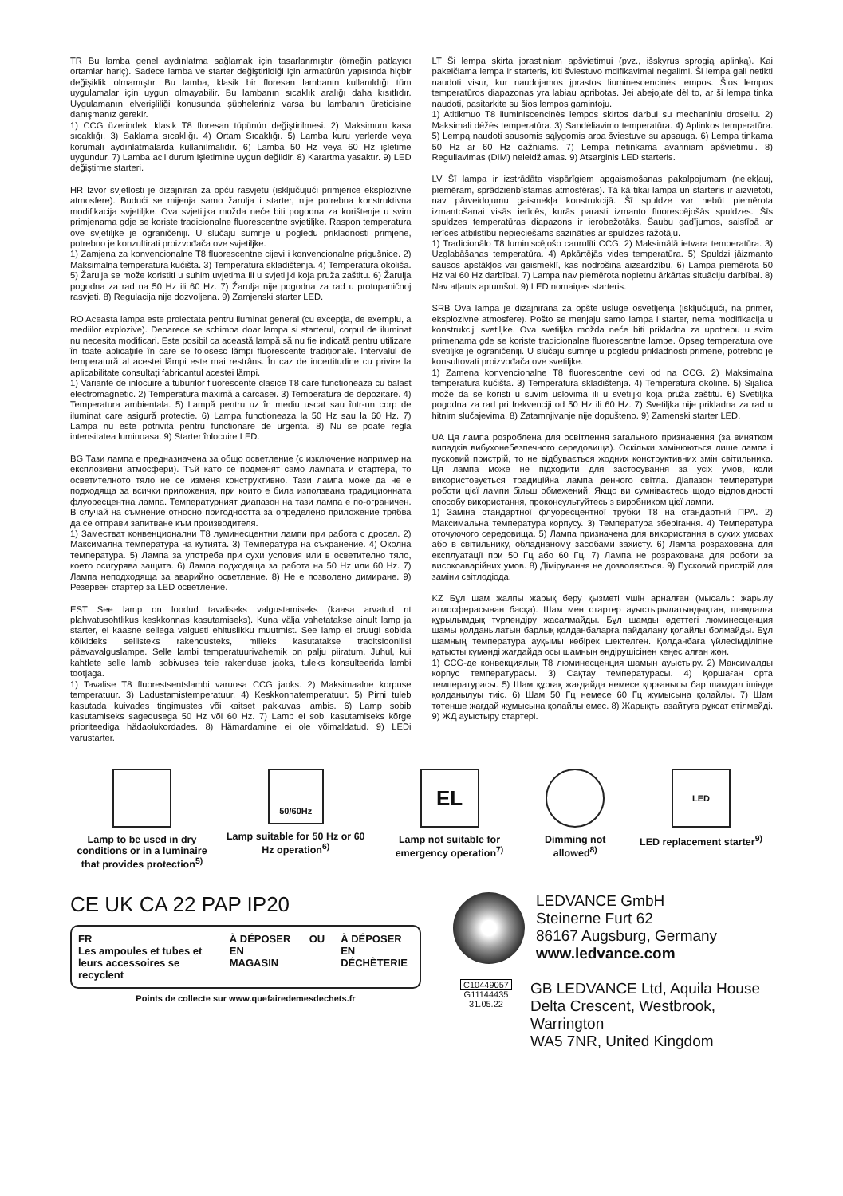TR Bu lamba genel aydınlatma sağlamak için tasarlanmıştır (örneğin patlayıcı ortamlar hariç). Sadece lamba ve starter değiştirildiği için armatürün yapısında hiçbir değişiklik olmamıştır. Bu lamba, klasik bir floresan lambanın kullanıldığı tüm uygulamalar için uygun olmayabilir. Bu lambanın sıcaklık aralığı daha kısıtlıdır. Uygulamanın elverişliliği konusunda şüpheleriniz varsa bu lambanın üreticisine danışmanız gerekir.
1) CCG üzerindeki klasik T8 floresan tüpünün değiştirilmesi. 2) Maksimum kasa sıcaklığı. 3) Saklama sıcaklığı. 4) Ortam Sıcaklığı. 5) Lamba kuru yerlerde veya korumalı aydınlatmalarda kullanılmalıdır. 6) Lamba 50 Hz veya 60 Hz işletime uygundur. 7) Lamba acil durum işletimine uygun değildir. 8) Karartma yasaktır. 9) LED değiştirme starteri.
HR Izvor svjetlosti je dizajniran za opću rasvjetu (isključujući primjerice eksplozivne atmosfere). Budući se mijenja samo žarulja i starter, nije potrebna konstruktivna modifikacija svjetiljke. Ova svjetiljka možda neće biti pogodna za korištenje u svim primjenama gdje se koriste tradicionalne fluorescentne svjetiljke. Raspon temperatura ove svjetiljke je ograničeniji. U slučaju sumnje u pogledu prikladnosti primjene, potrebno je konzultirati proizvođača ove svjetiljke.
1) Zamjena za konvencionalne T8 fluorescentne cijevi i konvencionalne prigušnice. 2) Maksimalna temperatura kućišta. 3) Temperatura skladištenja. 4) Temperatura okoliša. 5) Žarulja se može koristiti u suhim uvjetima ili u svjetiljki koja pruža zaštitu. 6) Žarulja pogodna za rad na 50 Hz ili 60 Hz. 7) Žarulja nije pogodna za rad u protupaničnoj rasvjeti. 8) Regulacija nije dozvoljena. 9) Zamjenski starter LED.
RO Aceasta lampa este proiectata pentru iluminat general (cu excepția, de exemplu, a mediilor explozive). Deoarece se schimba doar lampa si starterul, corpul de iluminat nu necesita modificari. Este posibil ca această lampă să nu fie indicată pentru utilizare în toate aplicațiile în care se folosesc lămpi fluorescente tradiționale. Intervalul de temperatură al acestei lămpi este mai restrâns. În caz de incertitudine cu privire la aplicabilitate consultați fabricantul acestei lămpi.
1) Variante de inlocuire a tuburilor fluorescente clasice T8 care functioneaza cu balast electromagnetic. 2) Temperatura maximă a carcasei. 3) Temperatura de depozitare. 4) Temperatura ambientala. 5) Lampă pentru uz în mediu uscat sau într-un corp de iluminat care asigură protecție. 6) Lampa functioneaza la 50 Hz sau la 60 Hz. 7) Lampa nu este potrivita pentru functionare de urgenta. 8) Nu se poate regla intensitatea luminoasa. 9) Starter înlocuire LED.
BG Тази лампа е предназначена за общо осветление (с изключение например на експлозивни атмосфери). Тъй като се подменят само лампата и стартера, то осветителното тяло не се изменя конструктивно. Тази лампа може да не е подходяща за всички приложения, при които е била използвана традиционната флуоресцентна лампа. Температурният диапазон на тази лампа е по-ограничен. В случай на съмнение относно пригодността за определено приложение трябва да се отправи запитване към производителя.
1) Заместват конвенционални T8 луминесцентни лампи при работа с дросел. 2) Максимална температура на кутията. 3) Температура на съхранение. 4) Околна температура. 5) Лампа за употреба при сухи условия или в осветително тяло, което осигурява защита. 6) Лампа подходяща за работа на 50 Hz или 60 Hz. 7) Лампа неподходяща за аварийно осветление. 8) Не е позволено димиране. 9) Резервен стартер за LED осветление.
EST See lamp on loodud tavaliseks valgustamiseks (kaasa arvatud nt plahvatusohtlikus keskkonnas kasutamiseks). Kuna välja vahetatakse ainult lamp ja starter, ei kaasne sellega valgusti ehituslikku muutmist. See lamp ei pruugi sobida kõikideks sellisteks rakendusteks, milleks kasutatakse traditsioonilisi päevavalguslampe. Selle lambi temperatuurivahemik on palju piiratum. Juhul, kui kahtlete selle lambi sobivuses teie rakenduse jaoks, tuleks konsulteerida lambi tootjaga.
1) Tavalise T8 fluorestsentslambi varuosa CCG jaoks. 2) Maksimaalne korpuse temperatuur. 3) Ladustamistemperatuur. 4) Keskkonnatemperatuur. 5) Pirni tuleb kasutada kuivades tingimustes või kaitset pakkuvas lambis. 6) Lamp sobib kasutamiseks sagedusega 50 Hz või 60 Hz. 7) Lamp ei sobi kasutamiseks kõrge prioriteediga hädaolukordades. 8) Hämardamine ei ole võimaldatud. 9) LEDi varustarter.
LT Ši lempa skirta įprastiniam apšvietimui (pvz., išskyrus sprogią aplinką). Kai pakeičiama lempa ir starteris, kiti šviestuvo mdifikavimai negalimi. Ši lempa gali netikti naudoti visur, kur naudojamos įprastos liuminescencinės lempos. Šios lempos temperatūros diapazonas yra labiau apribotas. Jei abejojate dėl to, ar ši lempa tinka naudoti, pasitarkite su šios lempos gamintoju.
1) Atitikmuo T8 liuminiscencinės lempos skirtos darbui su mechaniniu droseliu. 2) Maksimali dėžės temperatūra. 3) Sandėliavimo temperatūra. 4) Aplinkos temperatūra. 5) Lempą naudoti sausomis sąlygomis arba šviestuve su apsauga. 6) Lempa tinkama 50 Hz ar 60 Hz dažniams. 7) Lempa netinkama avariniam apšvietimui. 8) Reguliavimas (DIM) neleidžiamas. 9) Atsarginis LED starteris.
LV Šī lampa ir izstrādāta vispārīgiem apgaismošanas pakalpojumam (neiekļauj, piemēram, sprādzienbīstamas atmosfēras). Tā kā tikai lampa un starteris ir aizvietoti, nav pārveidojumu gaismekļa konstrukcijā. Šī spuldze var nebūt piemērota izmantošanai visās ierīcēs, kurās parasti izmanto fluorescējošās spuldzes. Šīs spuldzes temperatūras diapazons ir ierobežotāks. Šaubu gadījumos, saistībā ar ierīces atbilstību nepieciešams sazināties ar spuldzes ražotāju.
1) Tradicionālo T8 luminiscējošo caurulīti CCG. 2) Maksimālā ietvara temperatūra. 3) Uzglabāšanas temperatūra. 4) Apkārtējās vides temperatūra. 5) Spuldzi jāizmanto sausos apstākļos vai gaismeklī, kas nodrošina aizsardzību. 6) Lampa piemērota 50 Hz vai 60 Hz darbībai. 7) Lampa nav piemērota nopietnu ārkārtas situāciju darbībai. 8) Nav atļauts aptumšot. 9) LED nomaiņas starteris.
SRB Ova lampa je dizajnirana za opšte usluge osvetljenja (isključujući, na primer, eksplozivne atmosfere). Pošto se menjaju samo lampa i starter, nema modifikacija u konstrukciji svetiljke. Ova svetiljka možda neće biti prikladna za upotrebu u svim primenama gde se koriste tradicionalne fluorescentne lampe. Opseg temperatura ove svetiljke je ograničeniji. U slučaju sumnje u pogledu prikladnosti primene, potrebno je konsultovati proizvođača ove svetiljke.
1) Zamena konvencionalne T8 fluorescentne cevi od na CCG. 2) Maksimalna temperatura kućišta. 3) Temperatura skladištenja. 4) Temperatura okoline. 5) Sijalica može da se koristi u suvim uslovima ili u svetiljki koja pruža zaštitu. 6) Svetiljka pogodna za rad pri frekvenciji od 50 Hz ili 60 Hz. 7) Svetiljka nije prikladna za rad u hitnim slučajevima. 8) Zatamnjivanje nije dopušteno. 9) Zamenski starter LED.
UA Ця лампа розроблена для освітлення загального призначення (за винятком випадків вибухонебезпечного середовища). Оскільки замінюють­ся лише лампа і пусковий пристрій, то не відбувається жодних конструктивних змін світильника. Ця лампа може не підходити для застосування за усіх умов, коли використовується традиційна лампа денного світла. Діапазон температури роботи цієї лампи більш обмежений. Якщо ви сумніваєтесь щодо відповідності способу використання, проконсультуйтесь з виробником цієї лампи.
1) Заміна стандартної флуоресцентної трубки T8 на стандартній ПРА. 2) Максимальна температура корпусу. 3) Температура зберігання. 4) Температура оточуючого середовища. 5) Лампа призначена для використання в сухих умовах або в світильнику, обладнаному засобами захисту. 6) Лампа розрахована для експлуатації при 50 Гц або 60 Гц. 7) Лампа не розрахована для роботи за високоаварійних умов. 8) Дімірування не дозволяється. 9) Пусковий пристрій для заміни світлодіода.
KZ Бұл шам жалпы жарық беру қызметі үшін арналған (мысалы: жарылу атмосферасынан басқа). Шам мен стартер ауыстырылатындықтан, шамдалға құрылымдық түрлендіру жасалмайды. Бұл шамды әдеттегі люминесценция шамы қолданылатын барлық қолданбаларға пайдалану қолайлы болмайды. Бұл шамның температура ауқымы көбірек шектелген. Қолданбаға үйлесімділігіне қатысты күмәнді жағдайда осы шамның өндірушісінен кеңес алған жөн.
1) CCG-де конвекциялық T8 люминесценция шамын ауыстыру. 2) Максималды корпус температурасы. 3) Сақтау температурасы. 4) Қоршаған орта температурасы. 5) Шам құрғақ жағдайда немесе қорғанысы бар шамдал ішінде қолданылуы тиіс. 6) Шам 50 Гц немесе 60 Гц жұмысына қолайлы. 7) Шам төтенше жағдай жұмысына қолайлы емес. 8) Жарықты азайтуға рұқсат етілмейді. 9) ЖД ауыстыру стартері.
Lamp to be used in dry conditions or in a luminaire that provides protection<sup>5)</sup>
50/60Hz
Lamp suitable for 50 Hz or 60 Hz operation<sup>6)</sup>
EL
Lamp not suitable for emergency operation<sup>7)</sup>
Dimming not allowed<sup>8)</sup>
LED
LED replacement starter<sup>9)</sup>
CE UK CA 22 PAP IP20
FR
Les ampoules et tubes et leurs accessoires se recyclent
À DÉPOSER EN MAGASIN OU À DÉPOSER EN DÉCHÈTERIE
Points de collecte sur www.quefairedemesdechets.fr
LEDVANCE GmbH
Steinerne Furt 62
86167 Augsburg, Germany
www.ledvance.com
C10449057
G11144435
31.05.22
GB LEDVANCE Ltd, Aquila House
Delta Crescent, Westbrook, Warrington
WA5 7NR, United Kingdom